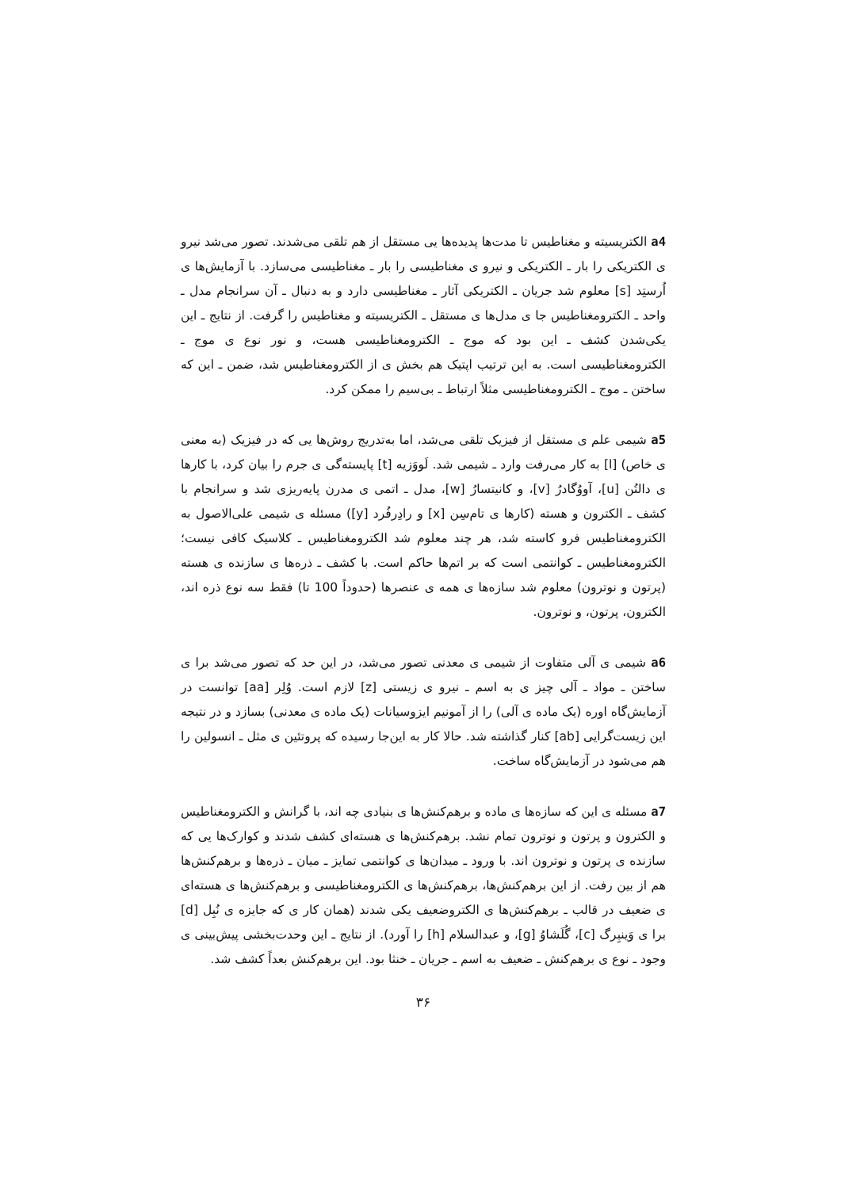a4 الکتریسیته و مغناطیس تا مدت‌ها پدیده‌ها یی مستقل از هم تلقی می‌شدند. تصور می‌شد نیرو ی الکتریکی را بار ـ الکتریکی و نیرو ی مغناطیسی را بار ـ مغناطیسی می‌سازد. با آزمایش‌ها ی اُرستِد [s] معلوم شد جریان ـ الکتریکی آثار ـ مغناطیسی دارد و به دنبال ـ آن سرانجام مدل ـ واحد ـ الکترومغناطیس جا ی مدل‌ها ی مستقل ـ الکتریسیته و مغناطیس را گرفت. از نتایج ـ این یکی‌شدن کشف ـ این بود که موج ـ الکترومغناطیسی هست، و نور نوع ی موج ـ الکترومغناطیسی است. به این ترتیب اپتیک هم بخش ی از الکترومغناطیس شد، ضمن ـ این که ساختن ـ موج ـ الکترومغناطیسی مثلاً ارتباط ـ بی‌سیم را ممکن کرد.
a5 شیمی علم ی مستقل از فیزیک تلقی می‌شد، اما به‌تدریج روش‌ها یی که در فیزیک (به معنی ی خاص) [l] به کار می‌رفت وارد ـ شیمی شد. لَووَزیه [t] پایسته‌گی ی جرم را بیان کرد، با کارها ی دالتُن [u]، آووُگادرُ [v]، و کانیتسارُ [w]، مدل ـ اتمی ی مدرن پایه‌ریزی شد و سرانجام با کشف ـ الکترون و هسته (کارها ی تام‌سِن [x] و رادِرفُرد [y]) مسئله ی شیمی علی‌الاصول به الکترومغناطیس فرو کاسته شد، هر چند معلوم شد الکترومغناطیس ـ کلاسیک کافی نیست؛ الکترومغناطیس ـ کوانتمی است که بر اتم‌ها حاکم است. با کشف ـ ذره‌ها ی سازنده ی هسته (پرتون و نوترون) معلوم شد سازه‌ها ی همه ی عنصرها (حدوداً 100 تا) فقط سه نوع ذره اند، الکترون، پرتون، و نوترون.
a6 شیمی ی آلی متفاوت از شیمی ی معدنی تصور می‌شد، در این حد که تصور می‌شد برا ی ساختن ـ مواد ـ آلی چیز ی به اسم ـ نیرو ی زیستی [z] لازم است. وُلِر [aa] توانست در آزمایش‌گاه اوره (یک ماده ی آلی) را از آمونیم ایزوسیانات (یک ماده ی معدنی) بسازد و در نتیجه این زیست‌گرایی [ab] کنار گذاشته شد. حالا کار به این‌جا رسیده که پروتئین ی مثل ـ انسولین را هم می‌شود در آزمایش‌گاه ساخت.
a7 مسئله ی این که سازه‌ها ی ماده و برهم‌کنش‌ها ی بنیادی چه اند، با گرانش و الکترومغناطیس و الکترون و پرتون و نوترون تمام نشد. برهم‌کنش‌ها ی هسته‌ای کشف شدند و کوارک‌ها یی که سازنده ی پرتون و نوترون اند. با ورود ـ میدان‌ها ی کوانتمی تمایز ـ میان ـ ذره‌ها و برهم‌کنش‌ها هم از بین رفت. از این برهم‌کنش‌ها، برهم‌کنش‌ها ی الکترومغناطیسی و برهم‌کنش‌ها ی هسته‌ای ی ضعیف در قالب ـ برهم‌کنش‌ها ی الکتروضعیف یکی شدند (همان کار ی که جایزه ی نُبِل [d] برا ی وَینبِرگ [c]، گُلَشاوُ [g]، و عبدالسلام [h] را آورد). از نتایج ـ این وحدت‌بخشی پیش‌بینی ی وجود ـ نوع ی برهم‌کنش ـ ضعیف به اسم ـ جریان ـ خنثا بود. این برهم‌کنش بعداً کشف شد.
۳۶